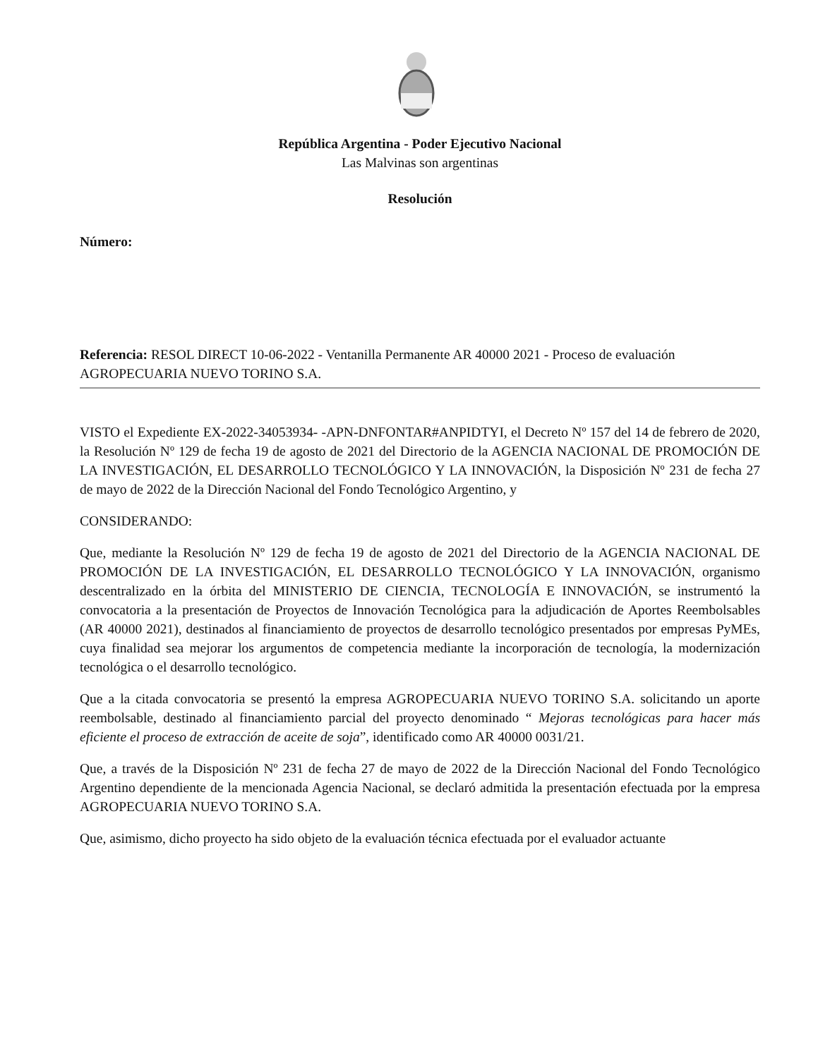República Argentina - Poder Ejecutivo Nacional
Las Malvinas son argentinas
Resolución
Número:
Referencia: RESOL DIRECT 10-06-2022 - Ventanilla Permanente AR 40000 2021 - Proceso de evaluación AGROPECUARIA NUEVO TORINO S.A.
VISTO el Expediente EX-2022-34053934- -APN-DNFONTAR#ANPIDTYI, el Decreto Nº 157 del 14 de febrero de 2020, la Resolución Nº 129 de fecha 19 de agosto de 2021 del Directorio de la AGENCIA NACIONAL DE PROMOCIÓN DE LA INVESTIGACIÓN, EL DESARROLLO TECNOLÓGICO Y LA INNOVACIÓN, la Disposición Nº 231 de fecha 27 de mayo de 2022 de la Dirección Nacional del Fondo Tecnológico Argentino, y
CONSIDERANDO:
Que, mediante la Resolución Nº 129 de fecha 19 de agosto de 2021 del Directorio de la AGENCIA NACIONAL DE PROMOCIÓN DE LA INVESTIGACIÓN, EL DESARROLLO TECNOLÓGICO Y LA INNOVACIÓN, organismo descentralizado en la órbita del MINISTERIO DE CIENCIA, TECNOLOGÍA E INNOVACIÓN, se instrumentó la convocatoria a la presentación de Proyectos de Innovación Tecnológica para la adjudicación de Aportes Reembolsables (AR 40000 2021), destinados al financiamiento de proyectos de desarrollo tecnológico presentados por empresas PyMEs, cuya finalidad sea mejorar los argumentos de competencia mediante la incorporación de tecnología, la modernización tecnológica o el desarrollo tecnológico.
Que a la citada convocatoria se presentó la empresa AGROPECUARIA NUEVO TORINO S.A. solicitando un aporte reembolsable, destinado al financiamiento parcial del proyecto denominado “ Mejoras tecnológicas para hacer más eficiente el proceso de extracción de aceite de soja”, identificado como AR 40000 0031/21.
Que, a través de la Disposición Nº 231 de fecha 27 de mayo de 2022 de la Dirección Nacional del Fondo Tecnológico Argentino dependiente de la mencionada Agencia Nacional, se declaró admitida la presentación efectuada por la empresa AGROPECUARIA NUEVO TORINO S.A.
Que, asimismo, dicho proyecto ha sido objeto de la evaluación técnica efectuada por el evaluador actuante